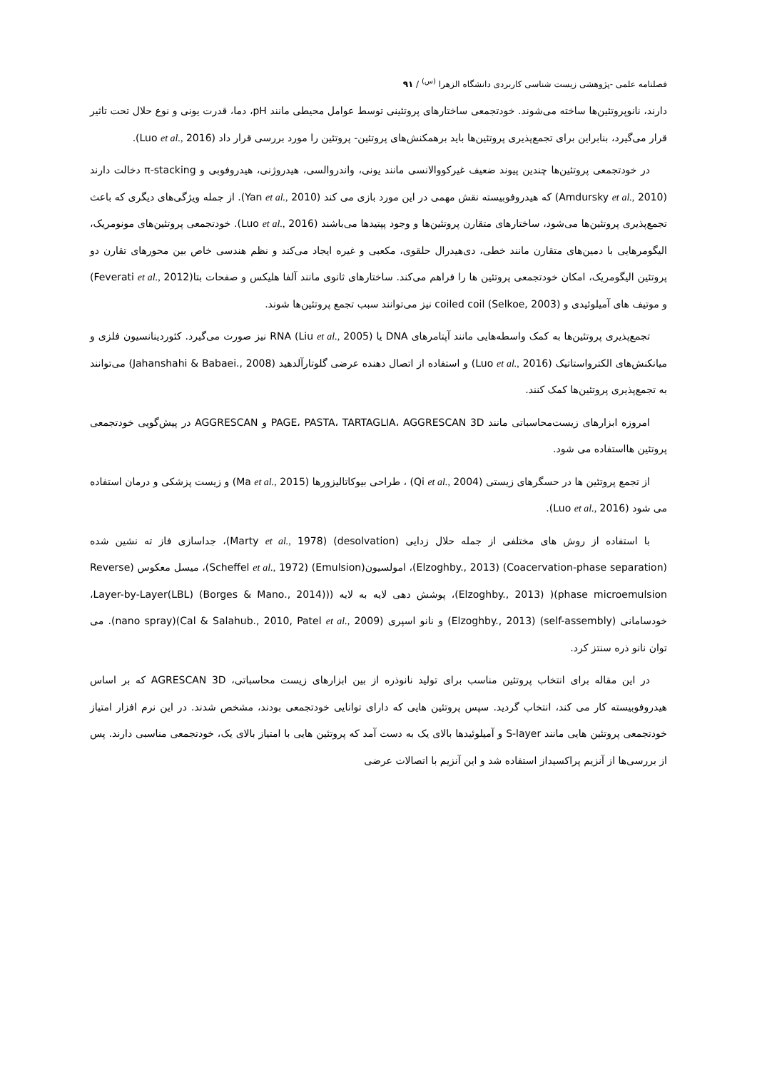فصلنامه علمی -پژوهشی زیست شناسی کاربردی دانشگاه الزهرا <sup>(س)</sup> / ۹۱
دارند، نانوپروتئین‌ها ساخته می‌شوند. خودتجمعی ساختارهای پروتئینی توسط عوامل محیطی مانند pH، دما، قدرت یونی و نوع حلال تحت تاثیر قرار می‌گیرد، بنابراین برای تجمع‌پذیری پروتئین‌ها باید برهمکنش‌های پروتئین- پروتئین را مورد بررسی قرار داد (Luo et al., 2016).
در خودتجمعی پروتئین‌ها چندین پیوند ضعیف غیرکووالانسی مانند یونی، واندروالسی، هیدروژنی، هیدروفوبی و π-stacking دخالت دارند (Amdursky et al., 2010) که هیدروفوبیسته نقش مهمی در این مورد بازی می کند (Yan et al., 2010). از جمله ویژگی‌های دیگری که باعث تجمع‌پذیری پروتئین‌ها می‌شود، ساختارهای متقارن پروتئین‌ها و وجود پپتیدها می‌باشند (Luo et al., 2016). خودتجمعی پروتئین‌های مونومریک، الیگومرهایی با دمین‌های متقارن مانند خطی، دی‌هیدرال حلقوی، مکعبی و غیره ایجاد می‌کند و نظم هندسی خاص بین محورهای تقارن دو پروتئین الیگومریک، امکان خودتجمعی پروتئین ها را فراهم می‌کند. ساختارهای ثانوی مانند آلفا هلیکس و صفحات بتا(Feverati et al., 2012) و موتیف های آمیلوئیدی و coiled coil (Selkoe, 2003) نیز می‌توانند سبب تجمع پروتئین‌ها شوند.
تجمع‌پذیری پروتئین‌ها به کمک واسطه‌هایی مانند آپتامرهای DNA یا RNA (Liu et al., 2005) نیز صورت می‌گیرد. کئوردینانسیون فلزی و میانکنش‌های الکترواستاتیک (Luo et al., 2016) و استفاده از اتصال دهنده عرضی گلوتارآلدهید (Jahanshahi & Babaei., 2008) می‌توانند به تجمع‌پذیری پروتئین‌ها کمک کنند.
امروزه ابزارهای زیست‌محاسباتی مانند PAGE، PASTA، TARTAGLIA، AGGRESCAN 3D و AGGRESCAN در پیش‌گویی خودتجمعی پروتئین هااستفاده می شود.
از تجمع پروتئین ها در حسگرهای زیستی (Qi et al., 2004) ، طراحی بیوکاتالیزورها (Ma et al., 2015) و زیست پزشکی و درمان استفاده می شود (Luo et al., 2016).
با استفاده از روش های مختلفی از جمله حلال زدایی (desolvation) (Marty et al., 1978)، جداسازی فاز ته نشین شده (Coacervation-phase separation) (Elzoghby., 2013)، امولسیون(Emulsion) (Scheffel et al., 1972)، میسل معکوس (Reverse phase microemulsion)( (Elzoghby., 2013)، پوشش دهی لایه به لایه ((Layer-by-Layer(LBL) (Borges & Mano., 2014)، خودسامانی (self-assembly) (Elzoghby., 2013) و نانو اسپری (Cal & Salahub., 2010, Patel et al., 2009)(nano spray). می توان نانو ذره سنتز کرد.
در این مقاله برای انتخاب پروتئین مناسب برای تولید نانوذره از بین ابزارهای زیست محاسباتی، AGRESCAN 3D که بر اساس هیدروفوبیسته کار می کند، انتخاب گردید. سپس پروتئین هایی که دارای توانایی خودتجمعی بودند، مشخص شدند. در این نرم افزار امتیاز خودتجمعی پروتئین هایی مانند S-layer و آمیلوئیدها بالای یک به دست آمد که پروتئین هایی با امتیاز بالای یک، خودتجمعی مناسبی دارند. پس از بررسی‌ها از آنزیم پراکسیداز استفاده شد و این آنزیم با اتصالات عرضی